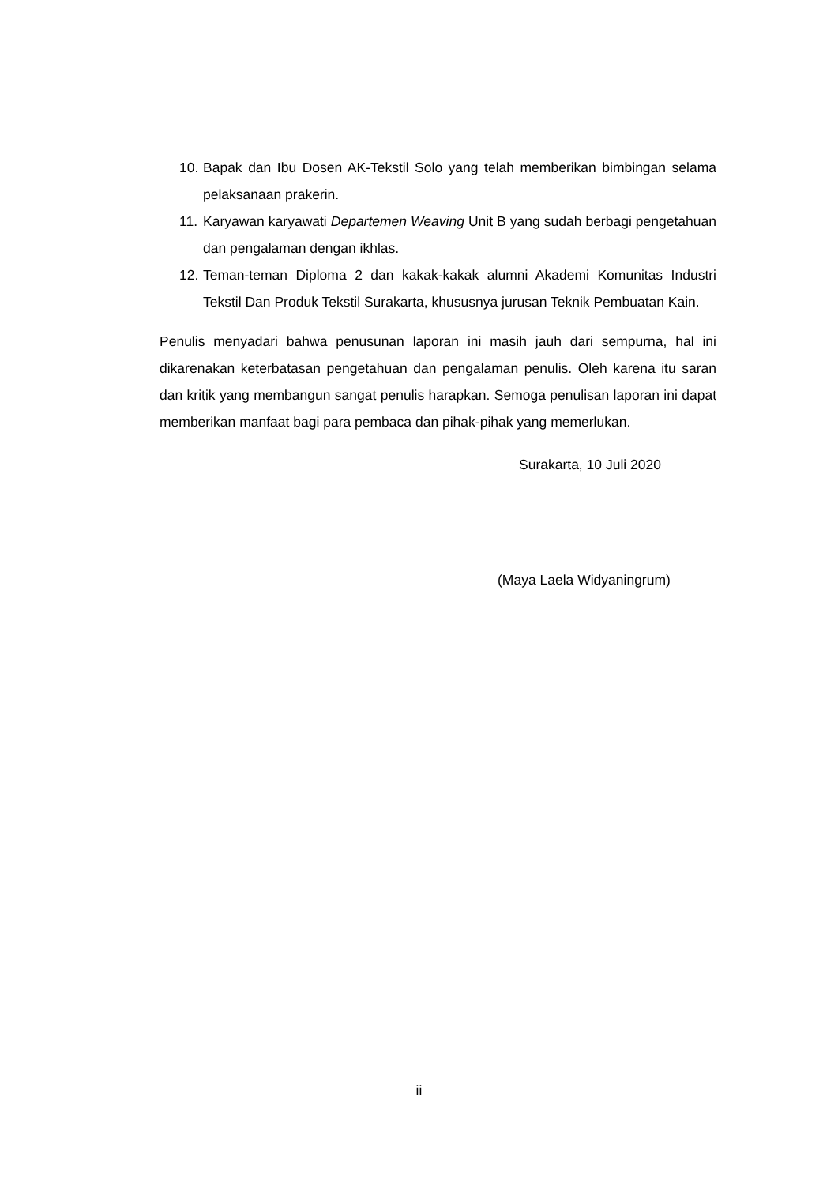10. Bapak dan Ibu Dosen AK-Tekstil Solo yang telah memberikan bimbingan selama pelaksanaan prakerin.
11. Karyawan karyawati Departemen Weaving Unit B yang sudah berbagi pengetahuan dan pengalaman dengan ikhlas.
12. Teman-teman Diploma 2 dan kakak-kakak alumni Akademi Komunitas Industri Tekstil Dan Produk Tekstil Surakarta, khususnya jurusan Teknik Pembuatan Kain.
Penulis menyadari bahwa penusunan laporan ini masih jauh dari sempurna, hal ini dikarenakan keterbatasan pengetahuan dan pengalaman penulis. Oleh karena itu saran dan kritik yang membangun sangat penulis harapkan. Semoga penulisan laporan ini dapat memberikan manfaat bagi para pembaca dan pihak-pihak yang memerlukan.
Surakarta, 10 Juli 2020
(Maya Laela Widyaningrum)
ii